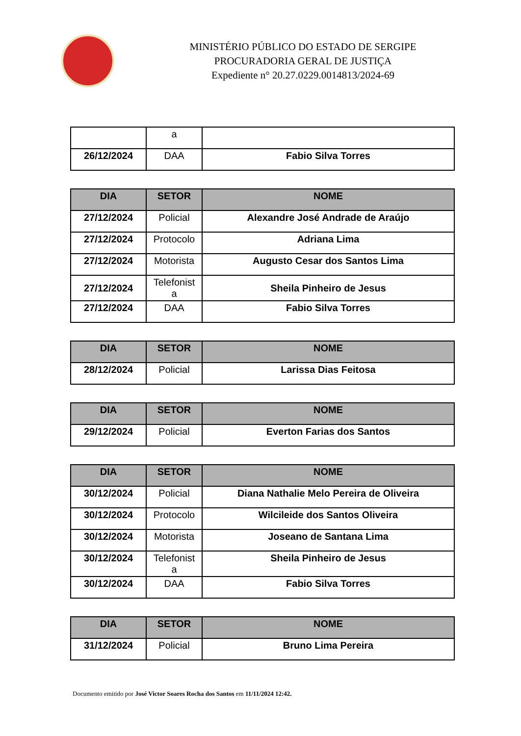MINISTÉRIO PÚBLICO DO ESTADO DE SERGIPE
PROCURADORIA GERAL DE JUSTIÇA
Expediente n° 20.27.0229.0014813/2024-69
| | a | |
| 26/12/2024 | DAA | Fabio Silva Torres |
| DIA | SETOR | NOME |
| --- | --- | --- |
| 27/12/2024 | Policial | Alexandre José Andrade de Araújo |
| 27/12/2024 | Protocolo | Adriana Lima |
| 27/12/2024 | Motorista | Augusto Cesar dos Santos Lima |
| 27/12/2024 | Telefonist a | Sheila Pinheiro de Jesus |
| 27/12/2024 | DAA | Fabio Silva Torres |
| DIA | SETOR | NOME |
| --- | --- | --- |
| 28/12/2024 | Policial | Larissa Dias Feitosa |
| DIA | SETOR | NOME |
| --- | --- | --- |
| 29/12/2024 | Policial | Everton Farias dos Santos |
| DIA | SETOR | NOME |
| --- | --- | --- |
| 30/12/2024 | Policial | Diana Nathalie Melo Pereira de Oliveira |
| 30/12/2024 | Protocolo | Wilcileide dos Santos Oliveira |
| 30/12/2024 | Motorista | Joseano de Santana Lima |
| 30/12/2024 | Telefonist a | Sheila Pinheiro de Jesus |
| 30/12/2024 | DAA | Fabio Silva Torres |
| DIA | SETOR | NOME |
| --- | --- | --- |
| 31/12/2024 | Policial | Bruno Lima Pereira |
Documento emitido por José Victor Soares Rocha dos Santos em 11/11/2024 12:42.